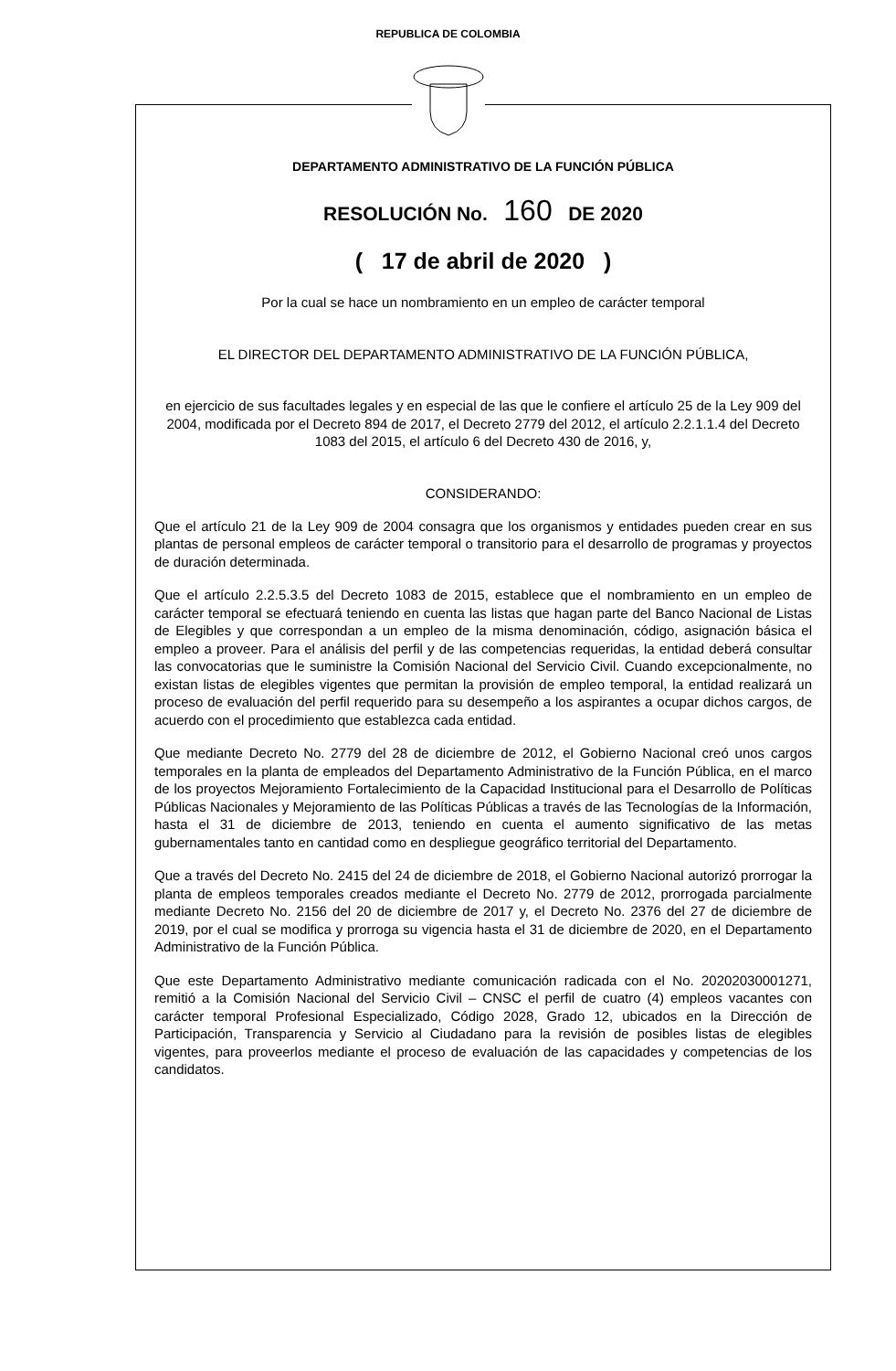REPUBLICA DE COLOMBIA
DEPARTAMENTO ADMINISTRATIVO DE LA FUNCIÓN PÚBLICA
RESOLUCIÓN No. 160 DE 2020
( 17 de abril de 2020 )
Por la cual se hace un nombramiento en un empleo de carácter temporal
EL DIRECTOR DEL DEPARTAMENTO ADMINISTRATIVO DE LA FUNCIÓN PÚBLICA,
en ejercicio de sus facultades legales y en especial de las que le confiere el artículo 25 de la Ley 909 del 2004, modificada por el Decreto 894 de 2017, el Decreto 2779 del 2012, el artículo 2.2.1.1.4 del Decreto 1083 del 2015, el artículo 6 del Decreto 430 de 2016, y,
CONSIDERANDO:
Que el artículo 21 de la Ley 909 de 2004 consagra que los organismos y entidades pueden crear en sus plantas de personal empleos de carácter temporal o transitorio para el desarrollo de programas y proyectos de duración determinada.
Que el artículo 2.2.5.3.5 del Decreto 1083 de 2015, establece que el nombramiento en un empleo de carácter temporal se efectuará teniendo en cuenta las listas que hagan parte del Banco Nacional de Listas de Elegibles y que correspondan a un empleo de la misma denominación, código, asignación básica el empleo a proveer. Para el análisis del perfil y de las competencias requeridas, la entidad deberá consultar las convocatorias que le suministre la Comisión Nacional del Servicio Civil. Cuando excepcionalmente, no existan listas de elegibles vigentes que permitan la provisión de empleo temporal, la entidad realizará un proceso de evaluación del perfil requerido para su desempeño a los aspirantes a ocupar dichos cargos, de acuerdo con el procedimiento que establezca cada entidad.
Que mediante Decreto No. 2779 del 28 de diciembre de 2012, el Gobierno Nacional creó unos cargos temporales en la planta de empleados del Departamento Administrativo de la Función Pública, en el marco de los proyectos Mejoramiento Fortalecimiento de la Capacidad Institucional para el Desarrollo de Políticas Públicas Nacionales y Mejoramiento de las Políticas Públicas a través de las Tecnologías de la Información, hasta el 31 de diciembre de 2013, teniendo en cuenta el aumento significativo de las metas gubernamentales tanto en cantidad como en despliegue geográfico territorial del Departamento.
Que a través del Decreto No. 2415 del 24 de diciembre de 2018, el Gobierno Nacional autorizó prorrogar la planta de empleos temporales creados mediante el Decreto No. 2779 de 2012, prorrogada parcialmente mediante Decreto No. 2156 del 20 de diciembre de 2017 y, el Decreto No. 2376 del 27 de diciembre de 2019, por el cual se modifica y prorroga su vigencia hasta el 31 de diciembre de 2020, en el Departamento Administrativo de la Función Pública.
Que este Departamento Administrativo mediante comunicación radicada con el No. 20202030001271, remitió a la Comisión Nacional del Servicio Civil – CNSC el perfil de cuatro (4) empleos vacantes con carácter temporal Profesional Especializado, Código 2028, Grado 12, ubicados en la Dirección de Participación, Transparencia y Servicio al Ciudadano para la revisión de posibles listas de elegibles vigentes, para proveerlos mediante el proceso de evaluación de las capacidades y competencias de los candidatos.